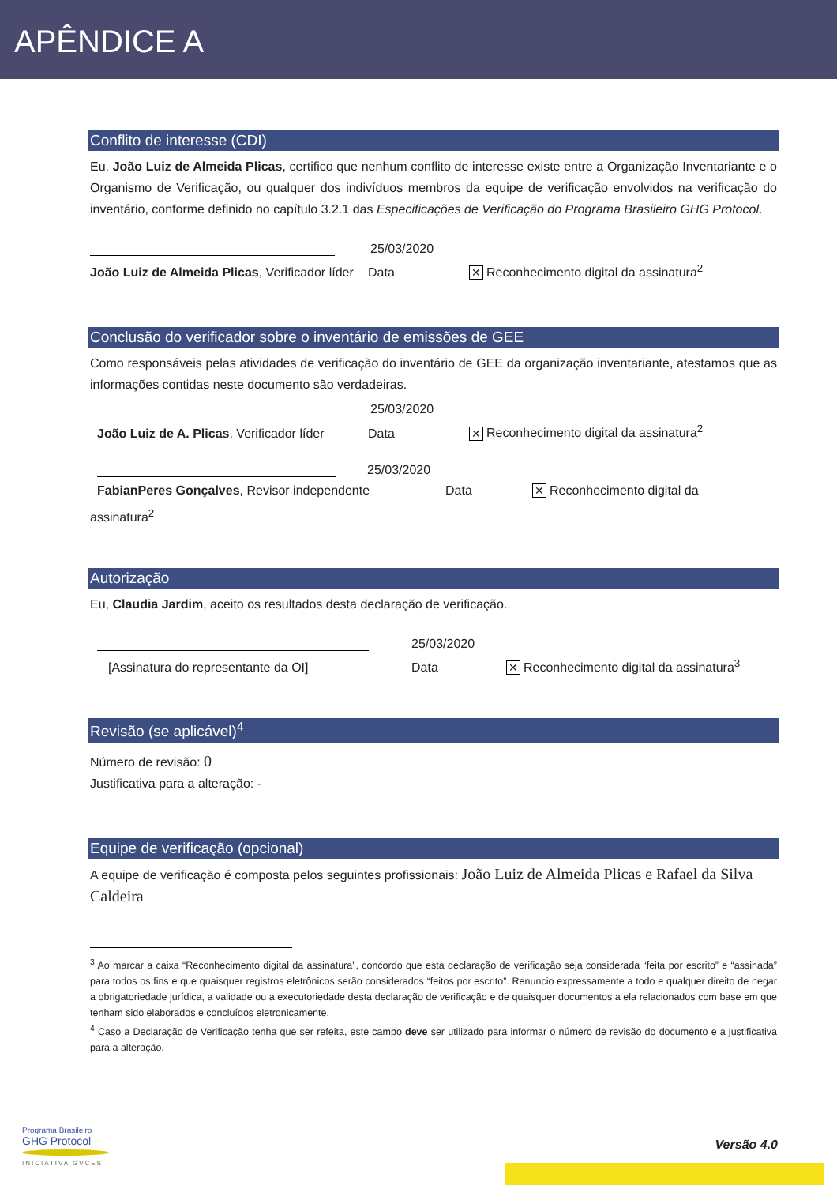APÊNDICE A
Conflito de interesse (CDI)
Eu, João Luiz de Almeida Plicas, certifico que nenhum conflito de interesse existe entre a Organização Inventariante e o Organismo de Verificação, ou qualquer dos indivíduos membros da equipe de verificação envolvidos na verificação do inventário, conforme definido no capítulo 3.2.1 das Especificações de Verificação do Programa Brasileiro GHG Protocol.
25/03/2020
João Luiz de Almeida Plicas, Verificador líder
Data
✕ Reconhecimento digital da assinatura<sup>2</sup>
Conclusão do verificador sobre o inventário de emissões de GEE
Como responsáveis pelas atividades de verificação do inventário de GEE da organização inventariante, atestamos que as informações contidas neste documento são verdadeiras.
25/03/2020
João Luiz de A. Plicas, Verificador líder
Data
✕ Reconhecimento digital da assinatura<sup>2</sup>
25/03/2020
FabianPeres Gonçalves, Revisor independente
Data
✕ Reconhecimento digital da
assinatura<sup>2</sup>
Autorização
Eu, Claudia Jardim, aceito os resultados desta declaração de verificação.
25/03/2020
[Assinatura do representante da OI]
Data
✕ Reconhecimento digital da assinatura<sup>3</sup>
Revisão (se aplicável)<sup>4</sup>
Número de revisão: 0
Justificativa para a alteração: -
Equipe de verificação (opcional)
A equipe de verificação é composta pelos seguintes profissionais: João Luiz de Almeida Plicas e Rafael da Silva Caldeira
<sup>3</sup> Ao marcar a caixa “Reconhecimento digital da assinatura”, concordo que esta declaração de verificação seja considerada “feita por escrito” e “assinada” para todos os fins e que quaisquer registros eletrônicos serão considerados “feitos por escrito”. Renuncio expressamente a todo e qualquer direito de negar a obrigatoriedade jurídica, a validade ou a executoriedade desta declaração de verificação e de quaisquer documentos a ela relacionados com base em que tenham sido elaborados e concluídos eletronicamente.
<sup>4</sup> Caso a Declaração de Verificação tenha que ser refeita, este campo deve ser utilizado para informar o número de revisão do documento e a justificativa para a alteração.
Programa Brasileiro
GHG Protocol
INICIATIVA GVCES
Versão 4.0